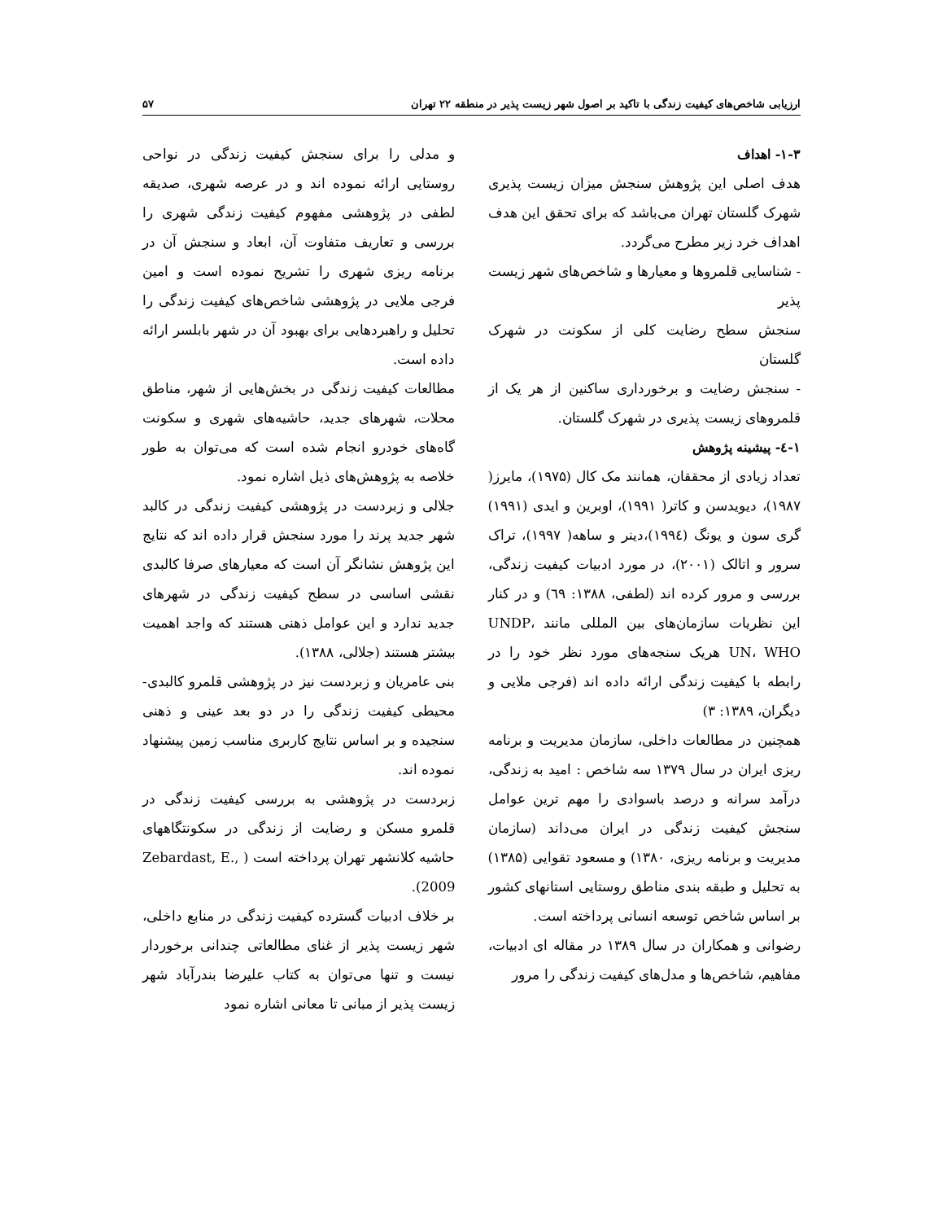ارزیابی شاخص‌های کیفیت زندگی با تاکید بر اصول شهر زیست پذیر در منطقه ۲۲ تهران ۵۷
۱-۳- اهداف
هدف اصلی این پژوهش سنجش میزان زیست پذیری شهرک گلستان تهران می‌باشد که برای تحقق این هدف اهداف خرد زیر مطرح می‌گردد.
- شناسایی قلمروها و معیارها و شاخص‌های شهر زیست پذیر
سنجش سطح رضایت کلی از سکونت در شهرک گلستان
- سنجش رضایت و برخورداری ساکنین از هر یک از قلمروهای زیست پذیری در شهرک گلستان.
۱-٤- پیشینه پژوهش
تعداد زیادی از محققان، همانند مک کال (۱۹۷۵)، مایرز( ۱۹۸۷)، دیویدسن و کاتر( ۱۹۹۱)، اوبرین و ایدی (۱۹۹۱) گری سون و یونگ (۱۹۹٤)،دینر و ساهه( ۱۹۹۷)، تراک سرور و اتالک (۲۰۰۱)، در مورد ادبیات کیفیت زندگی، بررسی و مرور کرده اند (لطفی، ۱۳۸۸: ٦۹) و در کنار این نظریات سازمان‌های بین المللی مانند UNDP، UN، WHO هریک سنجه‌های مورد نظر خود را در رابطه با کیفیت زندگی ارائه داده اند (فرجی ملایی و دیگران، ۱۳۸۹: ۳)
همچنین در مطالعات داخلی، سازمان مدیریت و برنامه ریزی ایران در سال ۱۳۷۹ سه شاخص : امید به زندگی، درآمد سرانه و درصد باسوادی را مهم ترین عوامل سنجش کیفیت زندگی در ایران می‌داند (سازمان مدیریت و برنامه ریزی، ۱۳۸۰) و مسعود تقوایی (۱۳۸۵) به تحلیل و طبقه بندی مناطق روستایی استانهای کشور بر اساس شاخص توسعه انسانی پرداخته است.
رضوانی و همکاران در سال ۱۳۸۹ در مقاله ای ادبیات، مفاهیم، شاخص‌ها و مدل‌های کیفیت زندگی را مرور
و مدلی را برای سنجش کیفیت زندگی در نواحی روستایی ارائه نموده اند و در عرصه شهری، صدیقه لطفی در پژوهشی مفهوم کیفیت زندگی شهری را بررسی و تعاریف متفاوت آن، ابعاد و سنجش آن در برنامه ریزی شهری را تشریح نموده است و امین فرجی ملایی در پژوهشی شاخص‌های کیفیت زندگی را تحلیل و راهبردهایی برای بهبود آن در شهر بابلسر ارائه داده است.
مطالعات کیفیت زندگی در بخش‌هایی از شهر، مناطق محلات، شهرهای جدید، حاشیه‌های شهری و سکونت گاه‌های خودرو انجام شده است که می‌توان به طور خلاصه به پژوهش‌های ذیل اشاره نمود.
جلالی و زبردست در پژوهشی کیفیت زندگی در کالبد شهر جدید پرند را مورد سنجش قرار داده اند که نتایج این پژوهش نشانگر آن است که معیارهای صرفا کالبدی نقشی اساسی در سطح کیفیت زندگی در شهرهای جدید ندارد و این عوامل ذهنی هستند که واجد اهمیت بیشتر هستند (جلالی، ۱۳۸۸).
بنی عامریان و زبردست نیز در پژوهشی قلمرو کالبدی-محیطی کیفیت زندگی را در دو بعد عینی و ذهنی سنجیده و بر اساس نتایج کاربری مناسب زمین پیشنهاد نموده اند.
زبردست در پژوهشی به بررسی کیفیت زندگی در قلمرو مسکن و رضایت از زندگی در سکونتگاههای حاشیه کلانشهر تهران پرداخته است ( Zebardast, E., 2009).
بر خلاف ادبیات گسترده کیفیت زندگی در منابع داخلی، شهر زیست پذیر از غنای مطالعاتی چندانی برخوردار نیست و تنها می‌توان به کتاب علیرضا بندرآباد شهر زیست پذیر از مبانی تا معانی اشاره نمود